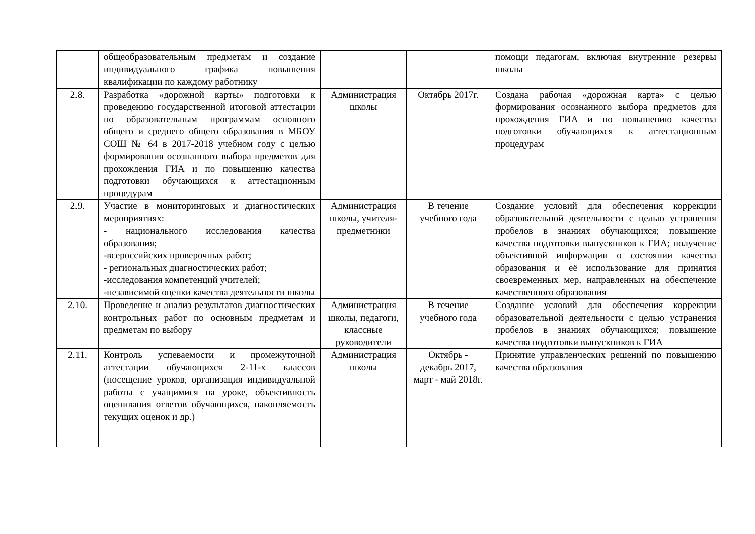| | общеобразовательным предметам и создание индивидуального графика повышения квалификации по каждому работнику | | | помощи педагогам, включая внутренние резервы школы |
| 2.8. | Разработка «дорожной карты» подготовки к проведению государственной итоговой аттестации по образовательным программам основного общего и среднего общего образования в МБОУ СОШ № 64 в 2017-2018 учебном году с целью формирования осознанного выбора предметов для прохождения ГИА и по повышению качества подготовки обучающихся к аттестационным процедурам | Администрация школы | Октябрь 2017г. | Создана рабочая «дорожная карта» с целью формирования осознанного выбора предметов для прохождения ГИА и по повышению качества подготовки обучающихся к аттестационным процедурам |
| 2.9. | Участие в мониторинговых и диагностических мероприятиях: - национального исследования качества образования; -всероссийских проверочных работ; - региональных диагностических работ; -исследования компетенций учителей; -независимой оценки качества деятельности школы | Администрация школы, учителя-предметники | В течение учебного года | Создание условий для обеспечения коррекции образовательной деятельности с целью устранения пробелов в знаниях обучающихся; повышение качества подготовки выпускников к ГИА; получение объективной информации о состоянии качества образования и её использование для принятия своевременных мер, направленных на обеспечение качественного образования |
| 2.10. | Проведение и анализ результатов диагностических контрольных работ по основным предметам и предметам по выбору | Администрация школы, педагоги, классные руководители | В течение учебного года | Создание условий для обеспечения коррекции образовательной деятельности с целью устранения пробелов в знаниях обучающихся; повышение качества подготовки выпускников к ГИА |
| 2.11. | Контроль успеваемости и промежуточной аттестации обучающихся 2-11-х классов (посещение уроков, организация индивидуальной работы с учащимися на уроке, объективность оценивания ответов обучающихся, накопляемость текущих оценок и др.) | Администрация школы | Октябрь - декабрь 2017, март - май 2018г. | Принятие управленческих решений по повышению качества образования |